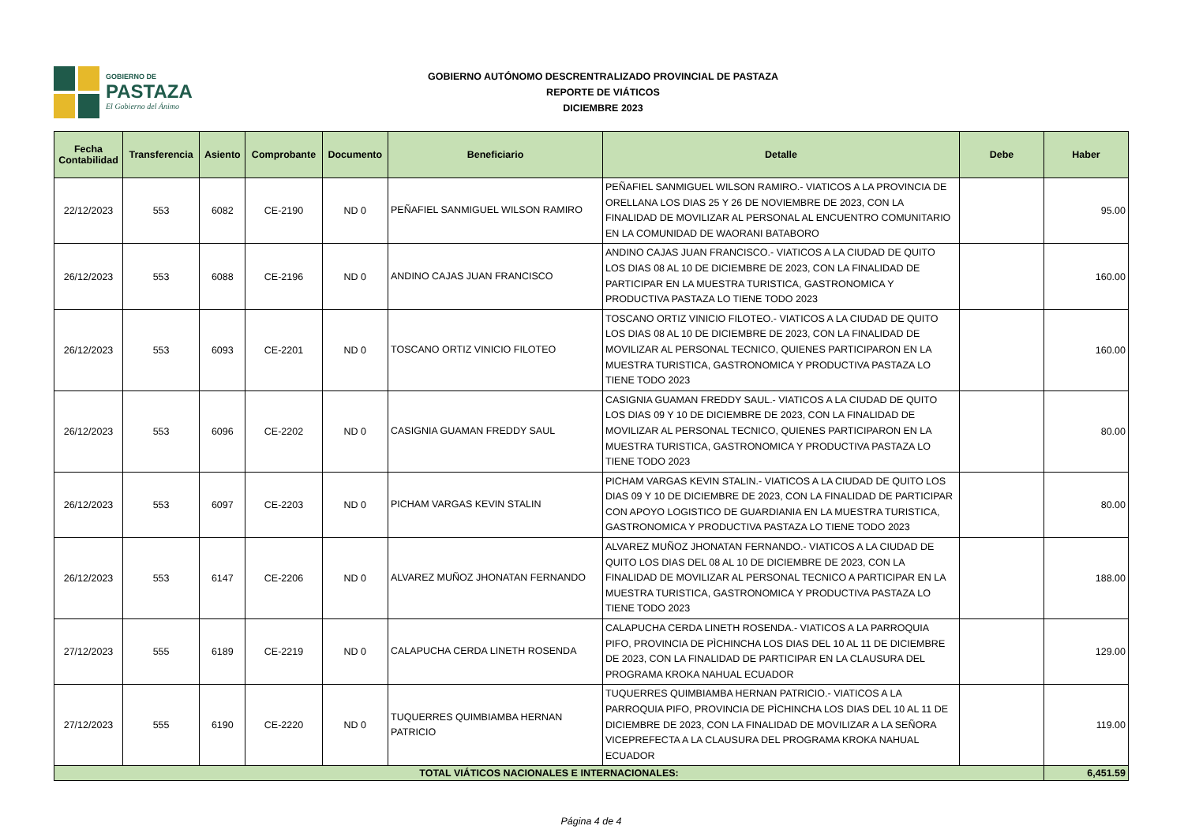GOBIERNO DE
PASTAZA
El Gobierno del Ánimo
GOBIERNO AUTÓNOMO DESCRENTRALIZADO PROVINCIAL DE PASTAZA
REPORTE DE VIÁTICOS
DICIEMBRE 2023
| Fecha Contabilidad | Transferencia | Asiento | Comprobante | Documento | Beneficiario | Detalle | Debe | Haber |
| --- | --- | --- | --- | --- | --- | --- | --- | --- |
| 22/12/2023 | 553 | 6082 | CE-2190 | ND 0 | PEÑAFIEL SANMIGUEL WILSON RAMIRO | PEÑAFIEL SANMIGUEL WILSON RAMIRO.- VIATICOS A LA PROVINCIA DE ORELLANA LOS DIAS 25 Y 26 DE NOVIEMBRE DE 2023, CON LA FINALIDAD DE MOVILIZAR AL PERSONAL AL ENCUENTRO COMUNITARIO EN LA COMUNIDAD DE WAORANI BATABORO | | 95.00 |
| 26/12/2023 | 553 | 6088 | CE-2196 | ND 0 | ANDINO CAJAS JUAN FRANCISCO | ANDINO CAJAS JUAN FRANCISCO.- VIATICOS A LA CIUDAD DE QUITO LOS DIAS 08 AL 10 DE DICIEMBRE DE 2023, CON LA FINALIDAD DE PARTICIPAR EN LA MUESTRA TURISTICA, GASTRONOMICA Y PRODUCTIVA PASTAZA LO TIENE TODO 2023 | | 160.00 |
| 26/12/2023 | 553 | 6093 | CE-2201 | ND 0 | TOSCANO ORTIZ VINICIO FILOTEO | TOSCANO ORTIZ VINICIO FILOTEO.- VIATICOS A LA CIUDAD DE QUITO LOS DIAS 08 AL 10 DE DICIEMBRE DE 2023, CON LA FINALIDAD DE MOVILIZAR AL PERSONAL TECNICO, QUIENES PARTICIPARON EN LA MUESTRA TURISTICA, GASTRONOMICA Y PRODUCTIVA PASTAZA LO TIENE TODO 2023 | | 160.00 |
| 26/12/2023 | 553 | 6096 | CE-2202 | ND 0 | CASIGNIA GUAMAN FREDDY SAUL | CASIGNIA GUAMAN FREDDY SAUL.- VIATICOS A LA CIUDAD DE QUITO LOS DIAS 09 Y 10 DE DICIEMBRE DE 2023, CON LA FINALIDAD DE MOVILIZAR AL PERSONAL TECNICO, QUIENES PARTICIPARON EN LA MUESTRA TURISTICA, GASTRONOMICA Y PRODUCTIVA PASTAZA LO TIENE TODO 2023 | | 80.00 |
| 26/12/2023 | 553 | 6097 | CE-2203 | ND 0 | PICHAM VARGAS KEVIN STALIN | PICHAM VARGAS KEVIN STALIN.- VIATICOS A LA CIUDAD DE QUITO LOS DIAS 09 Y 10 DE DICIEMBRE DE 2023, CON LA FINALIDAD DE PARTICIPAR CON APOYO LOGISTICO DE GUARDIANIA EN LA MUESTRA TURISTICA, GASTRONOMICA Y PRODUCTIVA PASTAZA LO TIENE TODO 2023 | | 80.00 |
| 26/12/2023 | 553 | 6147 | CE-2206 | ND 0 | ALVAREZ MUÑOZ JHONATAN FERNANDO | ALVAREZ MUÑOZ JHONATAN FERNANDO.- VIATICOS A LA CIUDAD DE QUITO LOS DIAS DEL 08 AL 10 DE DICIEMBRE DE 2023, CON LA FINALIDAD DE MOVILIZAR AL PERSONAL TECNICO A PARTICIPAR EN LA MUESTRA TURISTICA, GASTRONOMICA Y PRODUCTIVA PASTAZA LO TIENE TODO 2023 | | 188.00 |
| 27/12/2023 | 555 | 6189 | CE-2219 | ND 0 | CALAPUCHA CERDA LINETH ROSENDA | CALAPUCHA CERDA LINETH ROSENDA.- VIATICOS A LA PARROQUIA PIFO, PROVINCIA DE PÌCHINCHA LOS DIAS DEL 10 AL 11 DE DICIEMBRE DE 2023, CON LA FINALIDAD DE PARTICIPAR EN LA CLAUSURA DEL PROGRAMA KROKA NAHUAL ECUADOR | | 129.00 |
| 27/12/2023 | 555 | 6190 | CE-2220 | ND 0 | TUQUERRES QUIMBIAMBA HERNAN PATRICIO | TUQUERRES QUIMBIAMBA HERNAN PATRICIO.- VIATICOS A LA PARROQUIA PIFO, PROVINCIA DE PÌCHINCHA LOS DIAS DEL 10 AL 11 DE DICIEMBRE DE 2023, CON LA FINALIDAD DE MOVILIZAR A LA SEÑORA VICEPREFECTA A LA CLAUSURA DEL PROGRAMA KROKA NAHUAL ECUADOR | | 119.00 |
| TOTAL VIÁTICOS NACIONALES E INTERNACIONALES: | | | | | | | | 6,451.59 |
Página 4 de 4